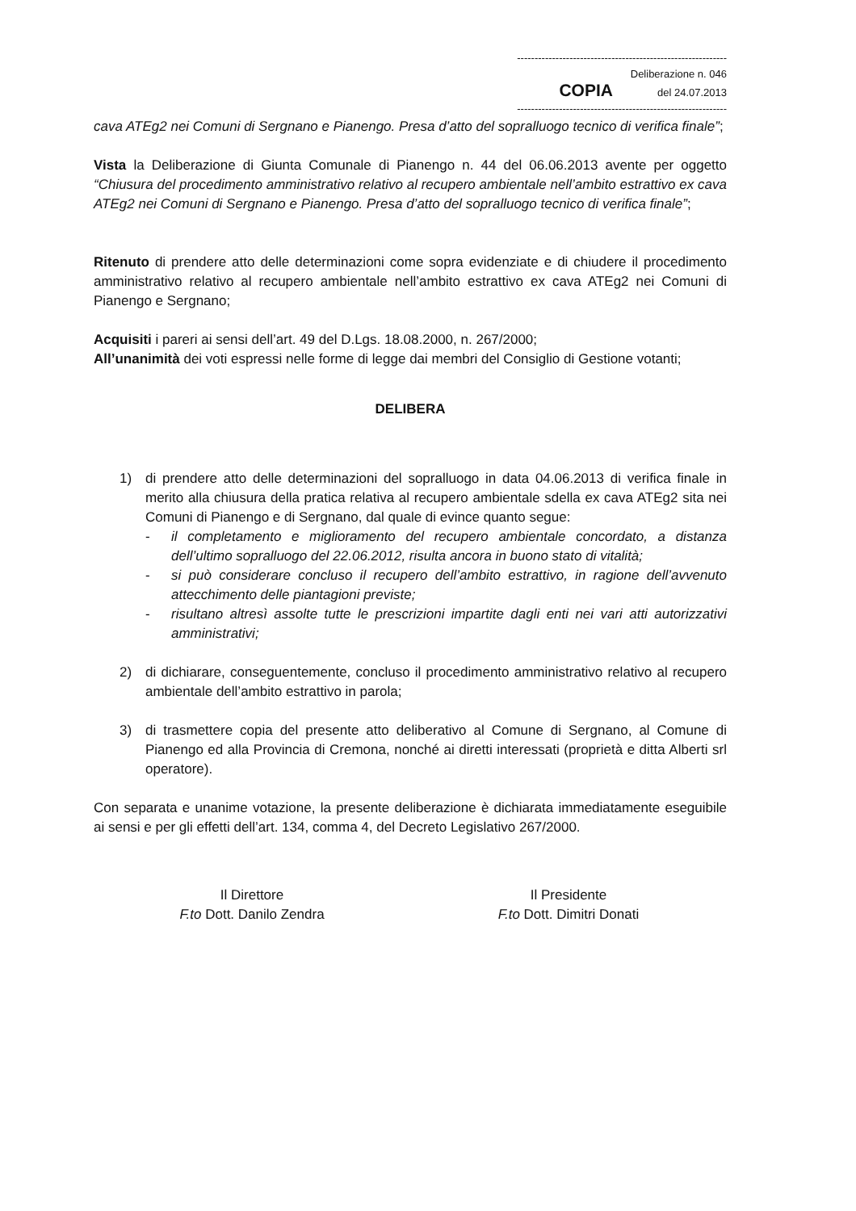------------------------------------------------------------
Deliberazione n. 046
COPIA del 24.07.2013
------------------------------------------------------------
cava ATEg2 nei Comuni di Sergnano e Pianengo. Presa d’atto del sopralluogo tecnico di verifica finale”;
Vista la Deliberazione di Giunta Comunale di Pianengo n. 44 del 06.06.2013 avente per oggetto “Chiusura del procedimento amministrativo relativo al recupero ambientale nell’ambito estrattivo ex cava ATEg2 nei Comuni di Sergnano e Pianengo. Presa d’atto del sopralluogo tecnico di verifica finale”;
Ritenuto di prendere atto delle determinazioni come sopra evidenziate e di chiudere il procedimento amministrativo relativo al recupero ambientale nell’ambito estrattivo ex cava ATEg2 nei Comuni di Pianengo e Sergnano;
Acquisiti i pareri ai sensi dell’art. 49 del D.Lgs. 18.08.2000, n. 267/2000;
All’unanimità dei voti espressi nelle forme di legge dai membri del Consiglio di Gestione votanti;
DELIBERA
1) di prendere atto delle determinazioni del sopralluogo in data 04.06.2013 di verifica finale in merito alla chiusura della pratica relativa al recupero ambientale sdella ex cava ATEg2 sita nei Comuni di Pianengo e di Sergnano, dal quale di evince quanto segue:
- il completamento e miglioramento del recupero ambientale concordato, a distanza dell’ultimo sopralluogo del 22.06.2012, risulta ancora in buono stato di vitalità;
- si può considerare concluso il recupero dell’ambito estrattivo, in ragione dell’avvenuto attecchimento delle piantagioni previste;
- risultano altresì assolte tutte le prescrizioni impartite dagli enti nei vari atti autorizzativi amministrativi;
2) di dichiarare, conseguentemente, concluso il procedimento amministrativo relativo al recupero ambientale dell’ambito estrattivo in parola;
3) di trasmettere copia del presente atto deliberativo al Comune di Sergnano, al Comune di Pianengo ed alla Provincia di Cremona, nonché ai diretti interessati (proprietà e ditta Alberti srl operatore).
Con separata e unanime votazione, la presente deliberazione è dichiarata immediatamente eseguibile ai sensi e per gli effetti dell’art. 134, comma 4, del Decreto Legislativo 267/2000.
Il Direttore
F.to Dott. Danilo Zendra
Il Presidente
F.to Dott. Dimitri Donati